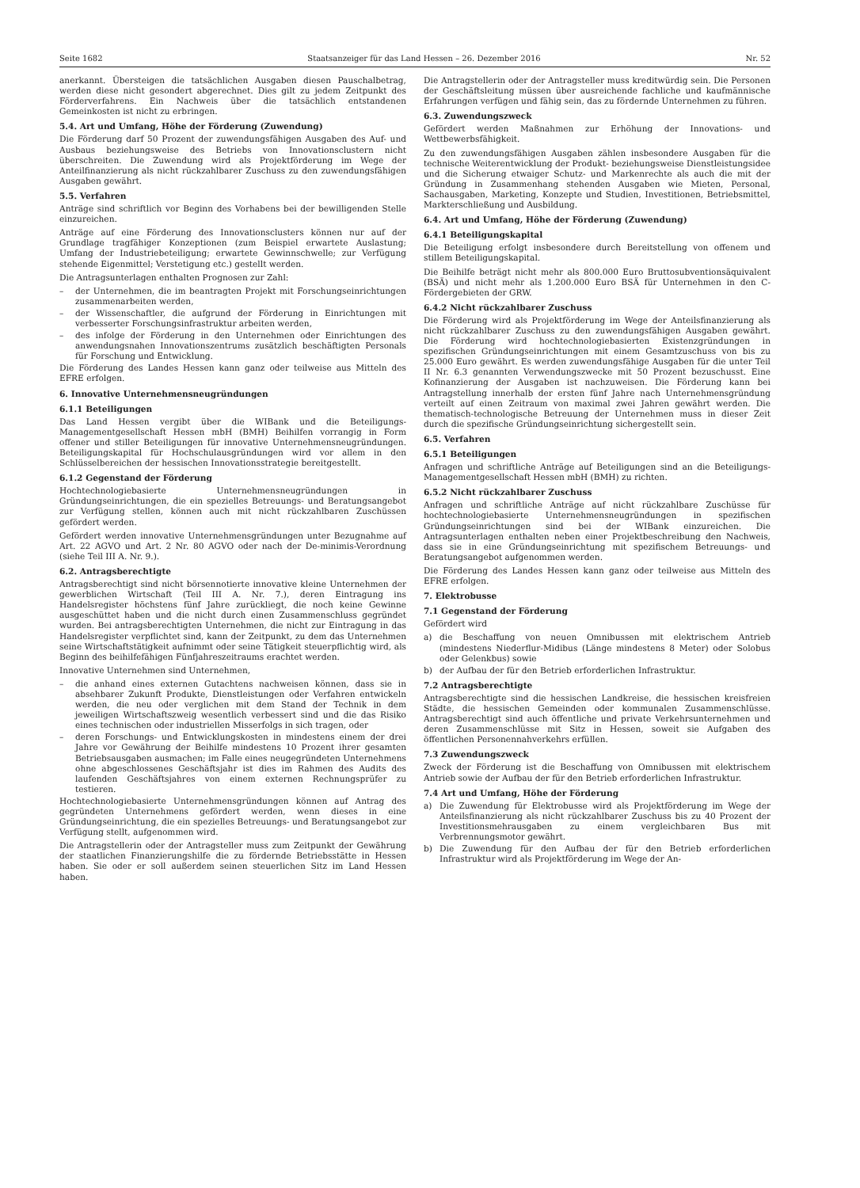Seite 1682 Staatsanzeiger für das Land Hessen – 26. Dezember 2016 Nr. 52
anerkannt. Übersteigen die tatsächlichen Ausgaben diesen Pauschalbetrag, werden diese nicht gesondert abgerechnet. Dies gilt zu jedem Zeitpunkt des Förderverfahrens. Ein Nachweis über die tatsächlich entstandenen Gemeinkosten ist nicht zu erbringen.
5.4. Art und Umfang, Höhe der Förderung (Zuwendung)
Die Förderung darf 50 Prozent der zuwendungsfähigen Ausgaben des Auf- und Ausbaus beziehungsweise des Betriebs von Innovationsclustern nicht überschreiten. Die Zuwendung wird als Projektförderung im Wege der Anteilfinanzierung als nicht rückzahlbarer Zuschuss zu den zuwendungsfähigen Ausgaben gewährt.
5.5. Verfahren
Anträge sind schriftlich vor Beginn des Vorhabens bei der bewilligenden Stelle einzureichen.
Anträge auf eine Förderung des Innovationsclusters können nur auf der Grundlage tragfähiger Konzeptionen (zum Beispiel erwartete Auslastung; Umfang der Industriebeteiligung; erwartete Gewinnschwelle; zur Verfügung stehende Eigenmittel; Verstetigung etc.) gestellt werden.
Die Antragsunterlagen enthalten Prognosen zur Zahl:
– der Unternehmen, die im beantragten Projekt mit Forschungseinrichtungen zusammenarbeiten werden,
– der Wissenschaftler, die aufgrund der Förderung in Einrichtungen mit verbesserter Forschungsinfrastruktur arbeiten werden,
– des infolge der Förderung in den Unternehmen oder Einrichtungen des anwendungsnahen Innovationszentrums zusätzlich beschäftigten Personals für Forschung und Entwicklung.
Die Förderung des Landes Hessen kann ganz oder teilweise aus Mitteln des EFRE erfolgen.
6. Innovative Unternehmensneugründungen
6.1.1 Beteiligungen
Das Land Hessen vergibt über die WIBank und die Beteiligungs-Managementgesellschaft Hessen mbH (BMH) Beihilfen vorrangig in Form offener und stiller Beteiligungen für innovative Unternehmensneugründungen. Beteiligungskapital für Hochschulausgründungen wird vor allem in den Schlüsselbereichen der hessischen Innovationsstrategie bereitgestellt.
6.1.2 Gegenstand der Förderung
Hochtechnologiebasierte Unternehmensneugründungen in Gründungseinrichtungen, die ein spezielles Betreuungs- und Beratungsangebot zur Verfügung stellen, können auch mit nicht rückzahlbaren Zuschüssen gefördert werden.
Gefördert werden innovative Unternehmensgründungen unter Bezugnahme auf Art. 22 AGVO und Art. 2 Nr. 80 AGVO oder nach der De-minimis-Verordnung (siehe Teil III A. Nr. 9.).
6.2. Antragsberechtigte
Antragsberechtigt sind nicht börsennotierte innovative kleine Unternehmen der gewerblichen Wirtschaft (Teil III A. Nr. 7.), deren Eintragung ins Handelsregister höchstens fünf Jahre zurückliegt, die noch keine Gewinne ausgeschüttet haben und die nicht durch einen Zusammenschluss gegründet wurden. Bei antragsberechtigten Unternehmen, die nicht zur Eintragung in das Handelsregister verpflichtet sind, kann der Zeitpunkt, zu dem das Unternehmen seine Wirtschaftstätigkeit aufnimmt oder seine Tätigkeit steuerpflichtig wird, als Beginn des beihilfefähigen Fünfjahreszeitraums erachtet werden.
Innovative Unternehmen sind Unternehmen,
– die anhand eines externen Gutachtens nachweisen können, dass sie in absehbarer Zukunft Produkte, Dienstleistungen oder Verfahren entwickeln werden, die neu oder verglichen mit dem Stand der Technik in dem jeweiligen Wirtschaftszweig wesentlich verbessert sind und die das Risiko eines technischen oder industriellen Misserfolgs in sich tragen, oder
– deren Forschungs- und Entwicklungskosten in mindestens einem der drei Jahre vor Gewährung der Beihilfe mindestens 10 Prozent ihrer gesamten Betriebsausgaben ausmachen; im Falle eines neugegründeten Unternehmens ohne abgeschlossenes Geschäftsjahr ist dies im Rahmen des Audits des laufenden Geschäftsjahres von einem externen Rechnungsprüfer zu testieren.
Hochtechnologiebasierte Unternehmensgründungen können auf Antrag des gegründeten Unternehmens gefördert werden, wenn dieses in eine Gründungseinrichtung, die ein spezielles Betreuungs- und Beratungsangebot zur Verfügung stellt, aufgenommen wird.
Die Antragstellerin oder der Antragsteller muss zum Zeitpunkt der Gewährung der staatlichen Finanzierungshilfe die zu fördernde Betriebsstätte in Hessen haben. Sie oder er soll außerdem seinen steuerlichen Sitz im Land Hessen haben.
Die Antragstellerin oder der Antragsteller muss kreditwürdig sein. Die Personen der Geschäftsleitung müssen über ausreichende fachliche und kaufmännische Erfahrungen verfügen und fähig sein, das zu fördernde Unternehmen zu führen.
6.3. Zuwendungszweck
Gefördert werden Maßnahmen zur Erhöhung der Innovations- und Wettbewerbsfähigkeit.
Zu den zuwendungsfähigen Ausgaben zählen insbesondere Ausgaben für die technische Weiterentwicklung der Produkt- beziehungsweise Dienstleistungsidee und die Sicherung etwaiger Schutz- und Markenrechte als auch die mit der Gründung in Zusammenhang stehenden Ausgaben wie Mieten, Personal, Sachausgaben, Marketing, Konzepte und Studien, Investitionen, Betriebsmittel, Markterschließung und Ausbildung.
6.4. Art und Umfang, Höhe der Förderung (Zuwendung)
6.4.1 Beteiligungskapital
Die Beteiligung erfolgt insbesondere durch Bereitstellung von offenem und stillem Beteiligungskapital.
Die Beihilfe beträgt nicht mehr als 800.000 Euro Bruttosubventionsäquivalent (BSÄ) und nicht mehr als 1.200.000 Euro BSÄ für Unternehmen in den C-Fördergebieten der GRW.
6.4.2 Nicht rückzahlbarer Zuschuss
Die Förderung wird als Projektförderung im Wege der Anteilsfinanzierung als nicht rückzahlbarer Zuschuss zu den zuwendungsfähigen Ausgaben gewährt. Die Förderung wird hochtechnologiebasierten Existenzgründungen in spezifischen Gründungseinrichtungen mit einem Gesamtzuschuss von bis zu 25.000 Euro gewährt. Es werden zuwendungsfähige Ausgaben für die unter Teil II Nr. 6.3 genannten Verwendungszwecke mit 50 Prozent bezuschusst. Eine Kofinanzierung der Ausgaben ist nachzuweisen. Die Förderung kann bei Antragstellung innerhalb der ersten fünf Jahre nach Unternehmensgründung verteilt auf einen Zeitraum von maximal zwei Jahren gewährt werden. Die thematisch-technologische Betreuung der Unternehmen muss in dieser Zeit durch die spezifische Gründungseinrichtung sichergestellt sein.
6.5. Verfahren
6.5.1 Beteiligungen
Anfragen und schriftliche Anträge auf Beteiligungen sind an die Beteiligungs-Managementgesellschaft Hessen mbH (BMH) zu richten.
6.5.2 Nicht rückzahlbarer Zuschuss
Anfragen und schriftliche Anträge auf nicht rückzahlbare Zuschüsse für hochtechnologiebasierte Unternehmensneugründungen in spezifischen Gründungseinrichtungen sind bei der WIBank einzureichen. Die Antragsunterlagen enthalten neben einer Projektbeschreibung den Nachweis, dass sie in eine Gründungseinrichtung mit spezifischem Betreuungs- und Beratungsangebot aufgenommen werden.
Die Förderung des Landes Hessen kann ganz oder teilweise aus Mitteln des EFRE erfolgen.
7. Elektrobusse
7.1 Gegenstand der Förderung
Gefördert wird
a) die Beschaffung von neuen Omnibussen mit elektrischem Antrieb (mindestens Niederflur-Midibus (Länge mindestens 8 Meter) oder Solobus oder Gelenkbus) sowie
b) der Aufbau der für den Betrieb erforderlichen Infrastruktur.
7.2 Antragsberechtigte
Antragsberechtigte sind die hessischen Landkreise, die hessischen kreisfreien Städte, die hessischen Gemeinden oder kommunalen Zusammenschlüsse. Antragsberechtigt sind auch öffentliche und private Verkehrsunternehmen und deren Zusammenschlüsse mit Sitz in Hessen, soweit sie Aufgaben des öffentlichen Personennahverkehrs erfüllen.
7.3 Zuwendungszweck
Zweck der Förderung ist die Beschaffung von Omnibussen mit elektrischem Antrieb sowie der Aufbau der für den Betrieb erforderlichen Infrastruktur.
7.4 Art und Umfang, Höhe der Förderung
a) Die Zuwendung für Elektrobusse wird als Projektförderung im Wege der Anteilsfinanzierung als nicht rückzahlbarer Zuschuss bis zu 40 Prozent der Investitionsmehrausgaben zu einem vergleichbaren Bus mit Verbrennungsmotor gewährt.
b) Die Zuwendung für den Aufbau der für den Betrieb erforderlichen Infrastruktur wird als Projektförderung im Wege der An-